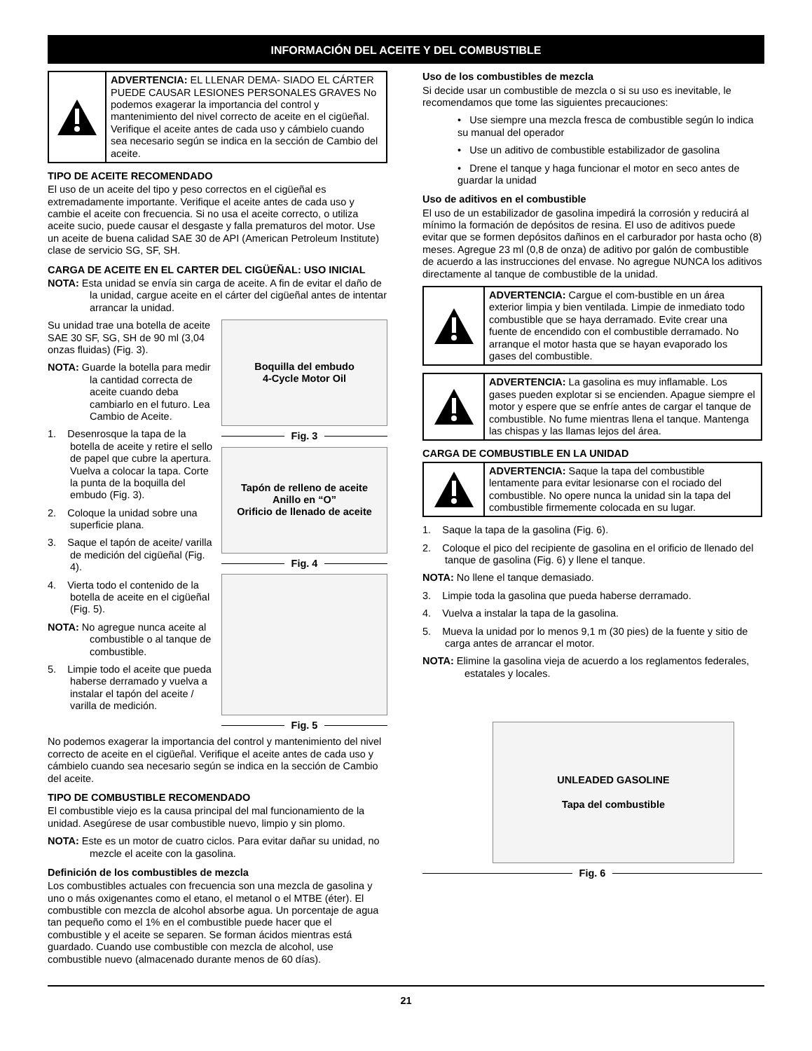INFORMACIÓN DEL ACEITE Y DEL COMBUSTIBLE
ADVERTENCIA: EL LLENAR DEMA- SIADO EL CÁRTER PUEDE CAUSAR LESIONES PERSONALES GRAVES No podemos exagerar la importancia del control y mantenimiento del nivel correcto de aceite en el cigüeñal. Verifique el aceite antes de cada uso y cámbielo cuando sea necesario según se indica en la sección de Cambio del aceite.
TIPO DE ACEITE RECOMENDADO
El uso de un aceite del tipo y peso correctos en el cigüeñal es extremadamente importante. Verifique el aceite antes de cada uso y cambie el aceite con frecuencia. Si no usa el aceite correcto, o utiliza aceite sucio, puede causar el desgaste y falla prematuros del motor. Use un aceite de buena calidad SAE 30 de API (American Petroleum Institute) clase de servicio SG, SF, SH.
CARGA DE ACEITE EN EL CARTER DEL CIGÜEÑAL: USO INICIAL
NOTA: Esta unidad se envía sin carga de aceite. A fin de evitar el daño de la unidad, cargue aceite en el cárter del cigüeñal antes de intentar arrancar la unidad.
Su unidad trae una botella de aceite SAE 30 SF, SG, SH de 90 ml (3,04 onzas fluidas) (Fig. 3).
NOTA: Guarde la botella para medir la cantidad correcta de aceite cuando deba cambiarlo en el futuro. Lea Cambio de Aceite.
1. Desenrosque la tapa de la botella de aceite y retire el sello de papel que cubre la apertura. Vuelva a colocar la tapa. Corte la punta de la boquilla del embudo (Fig. 3).
2. Coloque la unidad sobre una superficie plana.
3. Saque el tapón de aceite/ varilla de medición del cigüeñal (Fig. 4).
4. Vierta todo el contenido de la botella de aceite en el cigüeñal (Fig. 5).
NOTA: No agregue nunca aceite al combustible o al tanque de combustible.
5. Limpie todo el aceite que pueda haberse derramado y vuelva a instalar el tapón del aceite / varilla de medición.
Boquilla del embudo
4-Cycle Motor Oil
Fig. 3
Tapón de relleno de aceite
Anillo en “O”
Orificio de llenado de aceite
Fig. 4
Fig. 5
No podemos exagerar la importancia del control y mantenimiento del nivel correcto de aceite en el cigüeñal. Verifique el aceite antes de cada uso y cámbielo cuando sea necesario según se indica en la sección de Cambio del aceite.
TIPO DE COMBUSTIBLE RECOMENDADO
El combustible viejo es la causa principal del mal funcionamiento de la unidad. Asegúrese de usar combustible nuevo, limpio y sin plomo.
NOTA: Este es un motor de cuatro ciclos. Para evitar dañar su unidad, no mezcle el aceite con la gasolina.
Definición de los combustibles de mezcla
Los combustibles actuales con frecuencia son una mezcla de gasolina y uno o más oxigenantes como el etano, el metanol o el MTBE (éter). El combustible con mezcla de alcohol absorbe agua. Un porcentaje de agua tan pequeño como el 1% en el combustible puede hacer que el combustible y el aceite se separen. Se forman ácidos mientras está guardado. Cuando use combustible con mezcla de alcohol, use combustible nuevo (almacenado durante menos de 60 días).
Uso de los combustibles de mezcla
Si decide usar un combustible de mezcla o si su uso es inevitable, le recomendamos que tome las siguientes precauciones:
• Use siempre una mezcla fresca de combustible según lo indica su manual del operador
• Use un aditivo de combustible estabilizador de gasolina
• Drene el tanque y haga funcionar el motor en seco antes de guardar la unidad
Uso de aditivos en el combustible
El uso de un estabilizador de gasolina impedirá la corrosión y reducirá al mínimo la formación de depósitos de resina. El uso de aditivos puede evitar que se formen depósitos dañinos en el carburador por hasta ocho (8) meses. Agregue 23 ml (0,8 de onza) de aditivo por galón de combustible de acuerdo a las instrucciones del envase. No agregue NUNCA los aditivos directamente al tanque de combustible de la unidad.
ADVERTENCIA: Cargue el com-bustible en un área exterior limpia y bien ventilada. Limpie de inmediato todo combustible que se haya derramado. Evite crear una fuente de encendido con el combustible derramado. No arranque el motor hasta que se hayan evaporado los gases del combustible.
ADVERTENCIA: La gasolina es muy inflamable. Los gases pueden explotar si se encienden. Apague siempre el motor y espere que se enfríe antes de cargar el tanque de combustible. No fume mientras llena el tanque. Mantenga las chispas y las llamas lejos del área.
CARGA DE COMBUSTIBLE EN LA UNIDAD
ADVERTENCIA: Saque la tapa del combustible lentamente para evitar lesionarse con el rociado del combustible. No opere nunca la unidad sin la tapa del combustible firmemente colocada en su lugar.
1. Saque la tapa de la gasolina (Fig. 6).
2. Coloque el pico del recipiente de gasolina en el orificio de llenado del tanque de gasolina (Fig. 6) y llene el tanque.
NOTA: No llene el tanque demasiado.
3. Limpie toda la gasolina que pueda haberse derramado.
4. Vuelva a instalar la tapa de la gasolina.
5. Mueva la unidad por lo menos 9,1 m (30 pies) de la fuente y sitio de carga antes de arrancar el motor.
NOTA: Elimine la gasolina vieja de acuerdo a los reglamentos federales, estatales y locales.
UNLEADED GASOLINE
Tapa del combustible
Fig. 6
21